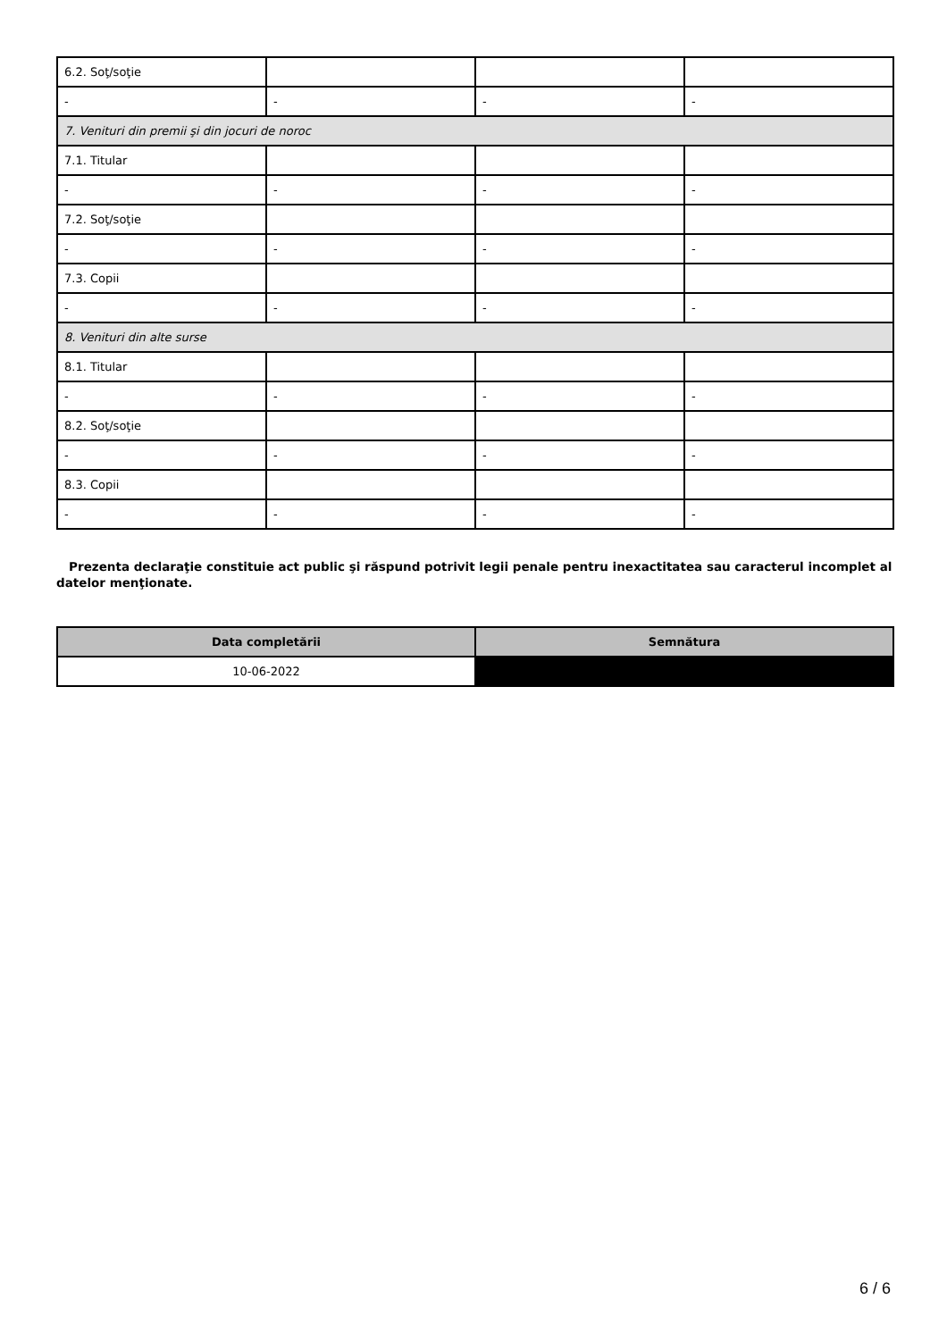| 6.2. Soţ/soţie | | | |
| - | - | - | - |
| 7. Venituri din premii şi din jocuri de noroc | | | |
| 7.1. Titular | | | |
| - | - | - | - |
| 7.2. Soţ/soţie | | | |
| - | - | - | - |
| 7.3. Copii | | | |
| - | - | - | - |
| 8. Venituri din alte surse | | | |
| 8.1. Titular | | | |
| - | - | - | - |
| 8.2. Soţ/soţie | | | |
| - | - | - | - |
| 8.3. Copii | | | |
| - | - | - | - |
Prezenta declaraţie constituie act public şi răspund potrivit legii penale pentru inexactitatea sau caracterul incomplet al datelor menţionate.
| Data completării | Semnătura |
| --- | --- |
| 10-06-2022 | |
6 / 6